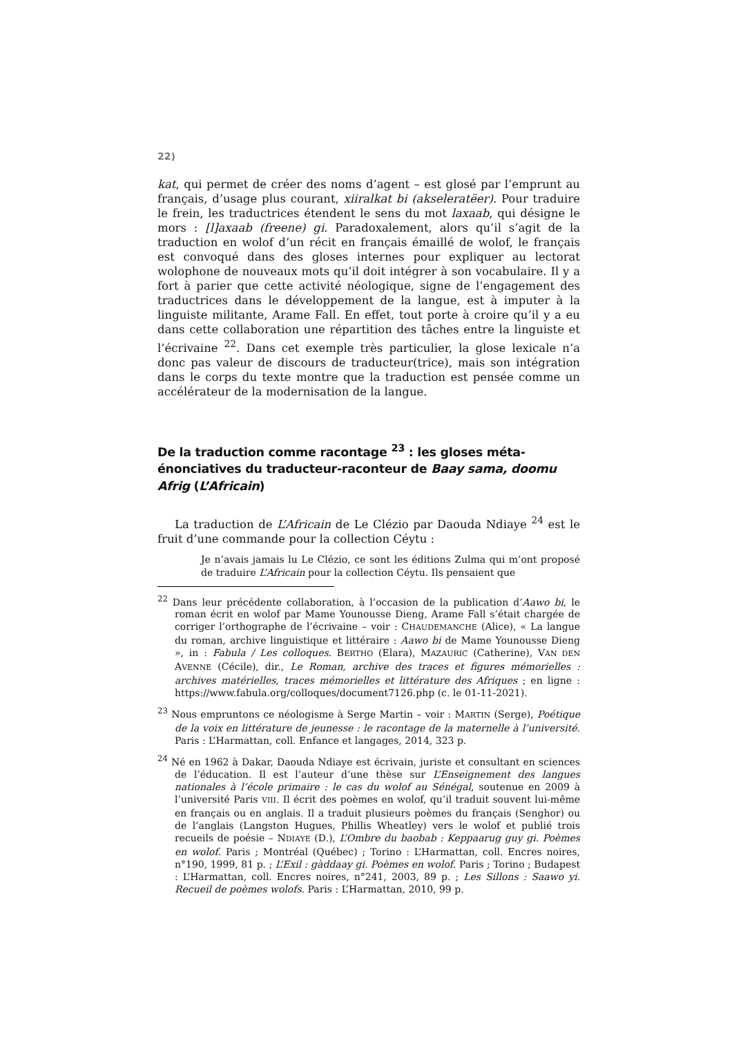22)
kat, qui permet de créer des noms d’agent – est glosé par l’emprunt au français, d’usage plus courant, xiiralkat bi (akseleratëer). Pour traduire le frein, les traductrices étendent le sens du mot laxaab, qui désigne le mors : [l]axaab (freene) gi. Paradoxalement, alors qu’il s’agit de la traduction en wolof d’un récit en français émaillé de wolof, le français est convoqué dans des gloses internes pour expliquer au lectorat wolophone de nouveaux mots qu’il doit intégrer à son vocabulaire. Il y a fort à parier que cette activité néologique, signe de l’engagement des traductrices dans le développement de la langue, est à imputer à la linguiste militante, Arame Fall. En effet, tout porte à croire qu’il y a eu dans cette collaboration une répartition des tâches entre la linguiste et l’écrivaine <sup>22</sup>. Dans cet exemple très particulier, la glose lexicale n’a donc pas valeur de discours de traducteur(trice), mais son intégration dans le corps du texte montre que la traduction est pensée comme un accélérateur de la modernisation de la langue.
De la traduction comme racontage <sup>23</sup> : les gloses méta-énonciatives du traducteur-raconteur de Baay sama, doomu Afrig (L’Africain)
La traduction de L’Africain de Le Clézio par Daouda Ndiaye <sup>24</sup> est le fruit d’une commande pour la collection Céytu :
Je n’avais jamais lu Le Clézio, ce sont les éditions Zulma qui m’ont proposé de traduire L’Africain pour la collection Céytu. Ils pensaient que
<sup>22</sup> Dans leur précédente collaboration, à l’occasion de la publication d’Aawo bi, le roman écrit en wolof par Mame Younousse Dieng, Arame Fall s’était chargée de corriger l’orthographe de l’écrivaine – voir : CHAUDEMANCHE (Alice), « La langue du roman, archive linguistique et littéraire : Aawo bi de Mame Younousse Dieng », in : Fabula / Les colloques. BERTHO (Elara), MAZAURIC (Catherine), VAN DEN AVENNE (Cécile), dir., Le Roman, archive des traces et figures mémorielles : archives matérielles, traces mémorielles et littérature des Afriques ; en ligne : https://www.fabula.org/colloques/document7126.php (c. le 01-11-2021).
<sup>23</sup> Nous empruntons ce néologisme à Serge Martin – voir : MARTIN (Serge), Poétique de la voix en littérature de jeunesse : le racontage de la maternelle à l’université. Paris : L’Harmattan, coll. Enfance et langages, 2014, 323 p.
<sup>24</sup> Né en 1962 à Dakar, Daouda Ndiaye est écrivain, juriste et consultant en sciences de l’éducation. Il est l’auteur d’une thèse sur L’Enseignement des langues nationales à l’école primaire : le cas du wolof au Sénégal, soutenue en 2009 à l’université Paris VIII. Il écrit des poèmes en wolof, qu’il traduit souvent lui-même en français ou en anglais. Il a traduit plusieurs poèmes du français (Senghor) ou de l’anglais (Langston Hugues, Phillis Wheatley) vers le wolof et publié trois recueils de poésie – NDIAYE (D.), L’Ombre du baobab : Keppaarug guy gi. Poèmes en wolof. Paris ; Montréal (Québec) ; Torino : L’Harmattan, coll. Encres noires, n°190, 1999, 81 p. ; L’Exil : gàddaay gi. Poèmes en wolof. Paris ; Torino ; Budapest : L’Harmattan, coll. Encres noires, n°241, 2003, 89 p. ; Les Sillons : Saawo yi. Recueil de poèmes wolofs. Paris : L’Harmattan, 2010, 99 p.